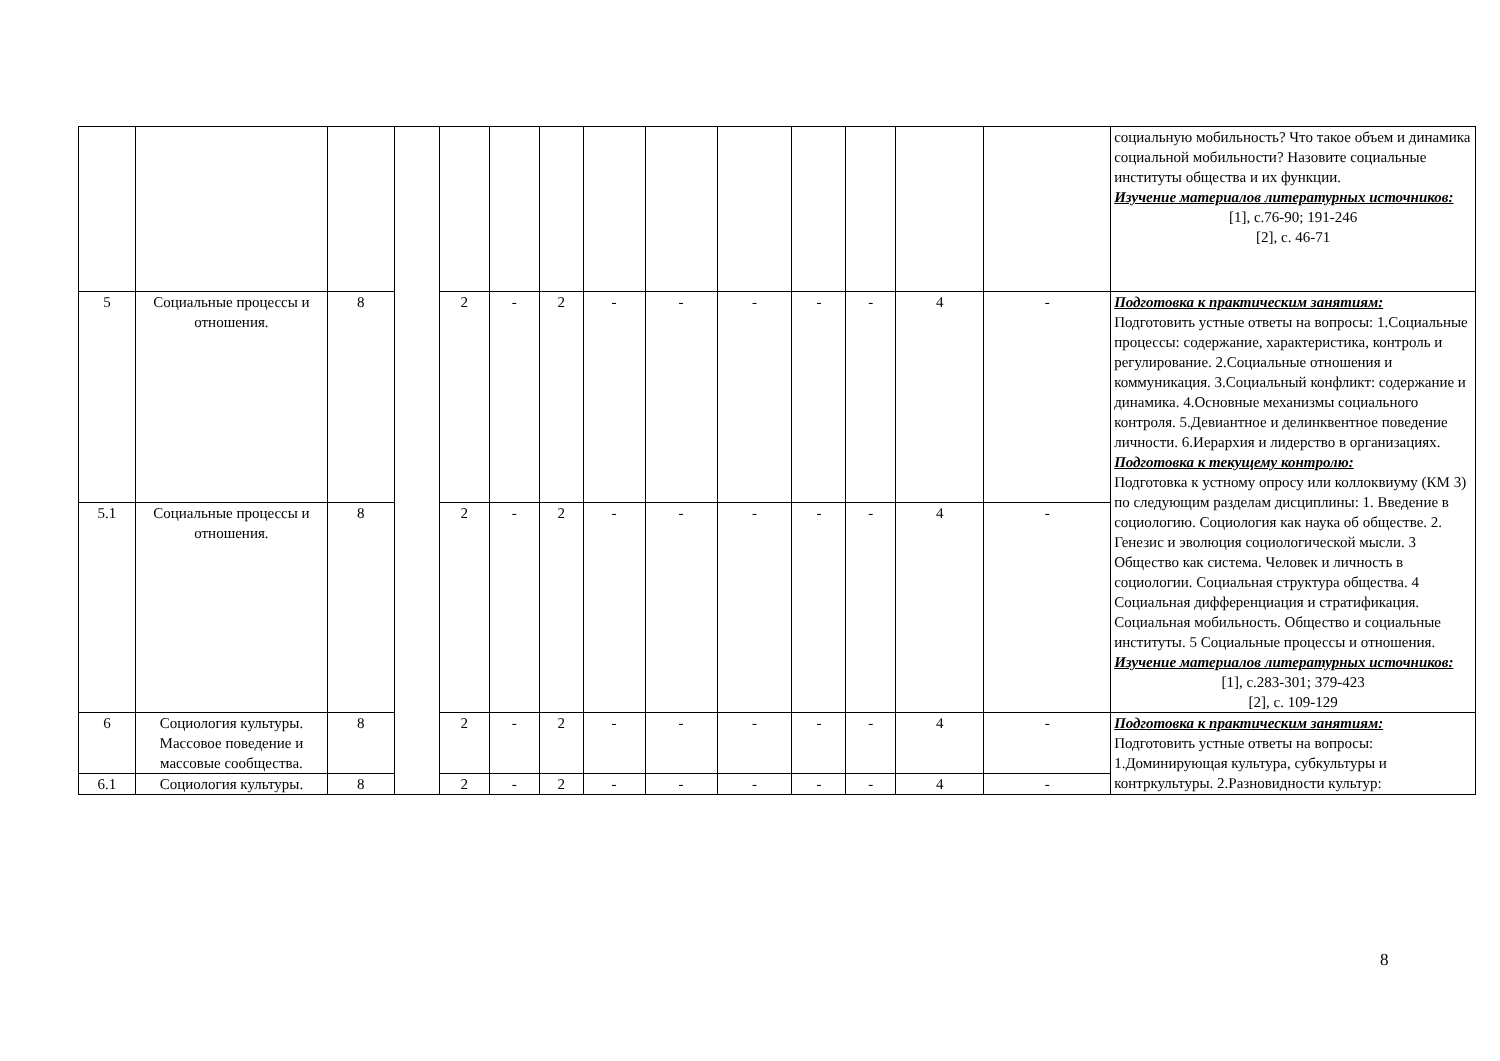| | | | | | | | | | | | | | | социальную мобильность? Что такое объем и динамика социальной мобильности? Назовите социальные институты общества и их функции. Изучение материалов литературных источников: [1], с.76-90; 191-246 [2], с. 46-71 |
| 5 | Социальные процессы и отношения. | 8 | | 2 | - | 2 | - | - | - | - | - | 4 | - | Подготовка к практическим занятиям: Подготовить устные ответы на вопросы: 1.Социальные процессы: содержание, характеристика, контроль и регулирование. 2.Социальные отношения и коммуникация. 3.Социальный конфликт: содержание и динамика. 4.Основные механизмы социального контроля. 5.Девиантное и делинквентное поведение личности. 6.Иерархия и лидерство в организациях. Подготовка к текущему контролю: Подготовка к устному опросу или коллоквиуму (КМ 3) по следующим разделам дисциплины: 1. Введение в социологию. Социология как наука об обществе. 2. Генезис и эволюция социологической мысли. 3 Общество как система. Человек и личность в социологии. Социальная структура общества. 4 Социальная дифференциация и стратификация. Социальная мобильность. Общество и социальные институты. 5 Социальные процессы и отношения. Изучение материалов литературных источников: [1], с.283-301; 379-423 [2], с. 109-129 |
| 5.1 | Социальные процессы и отношения. | 8 | | 2 | - | 2 | - | - | - | - | - | 4 | - | |
| 6 | Социология культуры. Массовое поведение и массовые сообщества. | 8 | | 2 | - | 2 | - | - | - | - | - | 4 | - | Подготовка к практическим занятиям: Подготовить устные ответы на вопросы: 1.Доминирующая культура, субкультуры и контркультуры. 2.Разновидности культур: |
| 6.1 | Социология культуры. | 8 | | 2 | - | 2 | - | - | - | - | - | 4 | - | |
8